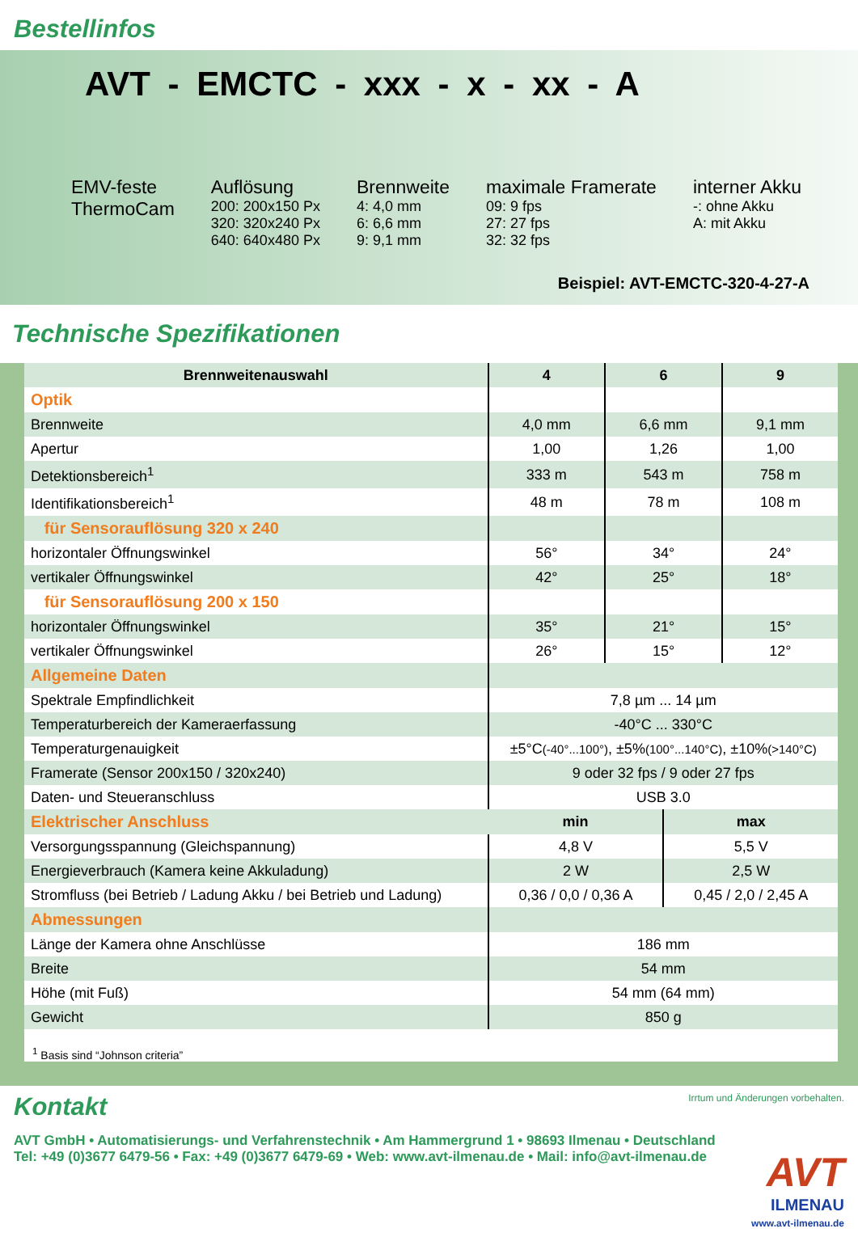Bestellinfos
AVT - EMCTC - xxx - x - xx - A
EMV-feste
ThermoCam
Auflösung
200: 200x150 Px
320: 320x240 Px
640: 640x480 Px
Brennweite
4: 4,0 mm
6: 6,6 mm
9: 9,1 mm
maximale Framerate
09: 9 fps
27: 27 fps
32: 32 fps
interner Akku
-: ohne Akku
A: mit Akku
Beispiel: AVT-EMCTC-320-4-27-A
Technische Spezifikationen
| Brennweitenauswahl | 4 | 6 | | 9 |
| --- | --- | --- | --- | --- |
| Optik | | | | |
| Brennweite | 4,0 mm | 6,6 mm | | 9,1 mm |
| Apertur | 1,00 | 1,26 | | 1,00 |
| Detektionsbereich<sup>1</sup> | 333 m | 543 m | | 758 m |
| Identifikationsbereich<sup>1</sup> | 48 m | 78 m | | 108 m |
| für Sensorauflösung 320 x 240 | | | | |
| horizontaler Öffnungswinkel | 56° | 34° | | 24° |
| vertikaler Öffnungswinkel | 42° | 25° | | 18° |
| für Sensorauflösung 200 x 150 | | | | |
| horizontaler Öffnungswinkel | 35° | 21° | | 15° |
| vertikaler Öffnungswinkel | 26° | 15° | | 12° |
| Allgemeine Daten | | | | |
| Spektrale Empfindlichkeit | 7,8 µm ... 14 µm | | | |
| Temperaturbereich der Kameraerfassung | -40°C ... 330°C | | | |
| Temperaturgenauigkeit | ±5°C (-40°...100°) , ±5% (100°...140°C) , ±10% (>140°C) | | | |
| Framerate (Sensor 200x150 / 320x240) | 9 oder 32 fps / 9 oder 27 fps | | | |
| Daten- und Steueranschluss | USB 3.0 | | | |
| Elektrischer Anschluss | min | | max | |
| Versorgungsspannung (Gleichspannung) | 4,8 V | | 5,5 V | |
| Energieverbrauch (Kamera keine Akkuladung) | 2 W | | 2,5 W | |
| Stromfluss (bei Betrieb / Ladung Akku / bei Betrieb und Ladung) | 0,36 / 0,0 / 0,36 A | | 0,45 / 2,0 / 2,45 A | |
| Abmessungen | | | | |
| Länge der Kamera ohne Anschlüsse | 186 mm | | | |
| Breite | 54 mm | | | |
| Höhe (mit Fuß) | 54 mm (64 mm) | | | |
| Gewicht | 850 g | | | |
<sup>1</sup> Basis sind “Johnson criteria”
Kontakt
Irrtum und Änderungen vorbehalten.
AVT GmbH • Automatisierungs- und Verfahrenstechnik • Am Hammergrund 1 • 98693 Ilmenau • Deutschland
Tel: +49 (0)3677 6479-56 • Fax: +49 (0)3677 6479-69 • Web: www.avt-ilmenau.de • Mail: info@avt-ilmenau.de
AVT
ILMENAU
www.avt-ilmenau.de